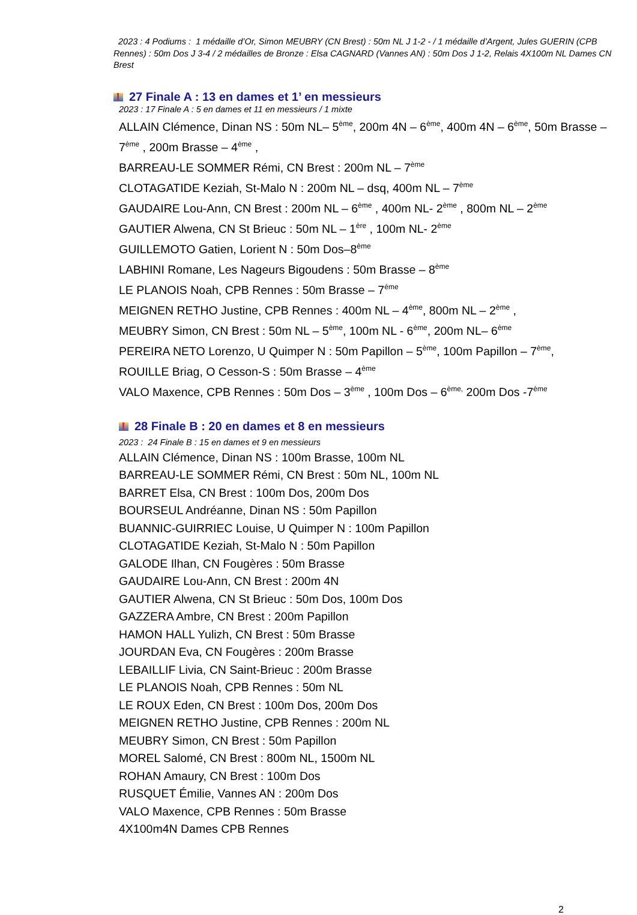2023 : 4 Podiums : 1 médaille d’Or, Simon MEUBRY (CN Brest) : 50m NL J 1-2 - / 1 médaille d’Argent, Jules GUERIN (CPB Rennes) : 50m Dos J 3-4 / 2 médailles de Bronze : Elsa CAGNARD (Vannes AN) : 50m Dos J 1-2, Relais 4X100m NL Dames CN Brest
27 Finale A : 13 en dames et 1’ en messieurs
2023 : 17 Finale A : 5 en dames et 11 en messieurs / 1 mixte
ALLAIN Clémence, Dinan NS : 50m NL– 5<sup>ème</sup>, 200m 4N – 6<sup>ème</sup>, 400m 4N – 6<sup>ème</sup>, 50m Brasse – 7<sup>ème</sup> , 200m Brasse – 4<sup>ème</sup> ,
BARREAU-LE SOMMER Rémi, CN Brest : 200m NL – 7<sup>ème</sup>
CLOTAGATIDE Keziah, St-Malo N : 200m NL – dsq, 400m NL – 7<sup>ème</sup>
GAUDAIRE Lou-Ann, CN Brest : 200m NL – 6<sup>ème</sup> , 400m NL- 2<sup>ème</sup> , 800m NL – 2<sup>ème</sup>
GAUTIER Alwena, CN St Brieuc : 50m NL – 1<sup>ère</sup> , 100m NL- 2<sup>ème</sup>
GUILLEMOTO Gatien, Lorient N : 50m Dos–8<sup>ème</sup>
LABHINI Romane, Les Nageurs Bigoudens : 50m Brasse – 8<sup>ème</sup>
LE PLANOIS Noah, CPB Rennes : 50m Brasse – 7<sup>ème</sup>
MEIGNEN RETHO Justine, CPB Rennes : 400m NL – 4<sup>ème</sup>, 800m NL – 2<sup>ème</sup> ,
MEUBRY Simon, CN Brest : 50m NL – 5<sup>ème</sup>, 100m NL - 6<sup>ème</sup>, 200m NL– 6<sup>ème</sup>
PEREIRA NETO Lorenzo, U Quimper N : 50m Papillon – 5<sup>ème</sup>, 100m Papillon – 7<sup>ème</sup>,
ROUILLE Briag, O Cesson-S : 50m Brasse – 4<sup>ème</sup>
VALO Maxence, CPB Rennes : 50m Dos – 3<sup>ème</sup> , 100m Dos – 6<sup>ème,</sup> 200m Dos -7<sup>ème</sup>
28 Finale B : 20 en dames et 8 en messieurs
2023 : 24 Finale B : 15 en dames et 9 en messieurs
ALLAIN Clémence, Dinan NS : 100m Brasse, 100m NL
BARREAU-LE SOMMER Rémi, CN Brest : 50m NL, 100m NL
BARRET Elsa, CN Brest : 100m Dos, 200m Dos
BOURSEUL Andréanne, Dinan NS : 50m Papillon
BUANNIC-GUIRRIEC Louise, U Quimper N : 100m Papillon
CLOTAGATIDE Keziah, St-Malo N : 50m Papillon
GALODE Ilhan, CN Fougères : 50m Brasse
GAUDAIRE Lou-Ann, CN Brest : 200m 4N
GAUTIER Alwena, CN St Brieuc : 50m Dos, 100m Dos
GAZZERA Ambre, CN Brest : 200m Papillon
HAMON HALL Yulizh, CN Brest : 50m Brasse
JOURDAN Eva, CN Fougères : 200m Brasse
LEBAILLIF Livia, CN Saint-Brieuc : 200m Brasse
LE PLANOIS Noah, CPB Rennes : 50m NL
LE ROUX Eden, CN Brest : 100m Dos, 200m Dos
MEIGNEN RETHO Justine, CPB Rennes : 200m NL
MEUBRY Simon, CN Brest : 50m Papillon
MOREL Salomé, CN Brest : 800m NL, 1500m NL
ROHAN Amaury, CN Brest : 100m Dos
RUSQUET Émilie, Vannes AN : 200m Dos
VALO Maxence, CPB Rennes : 50m Brasse
4X100m4N Dames CPB Rennes
2